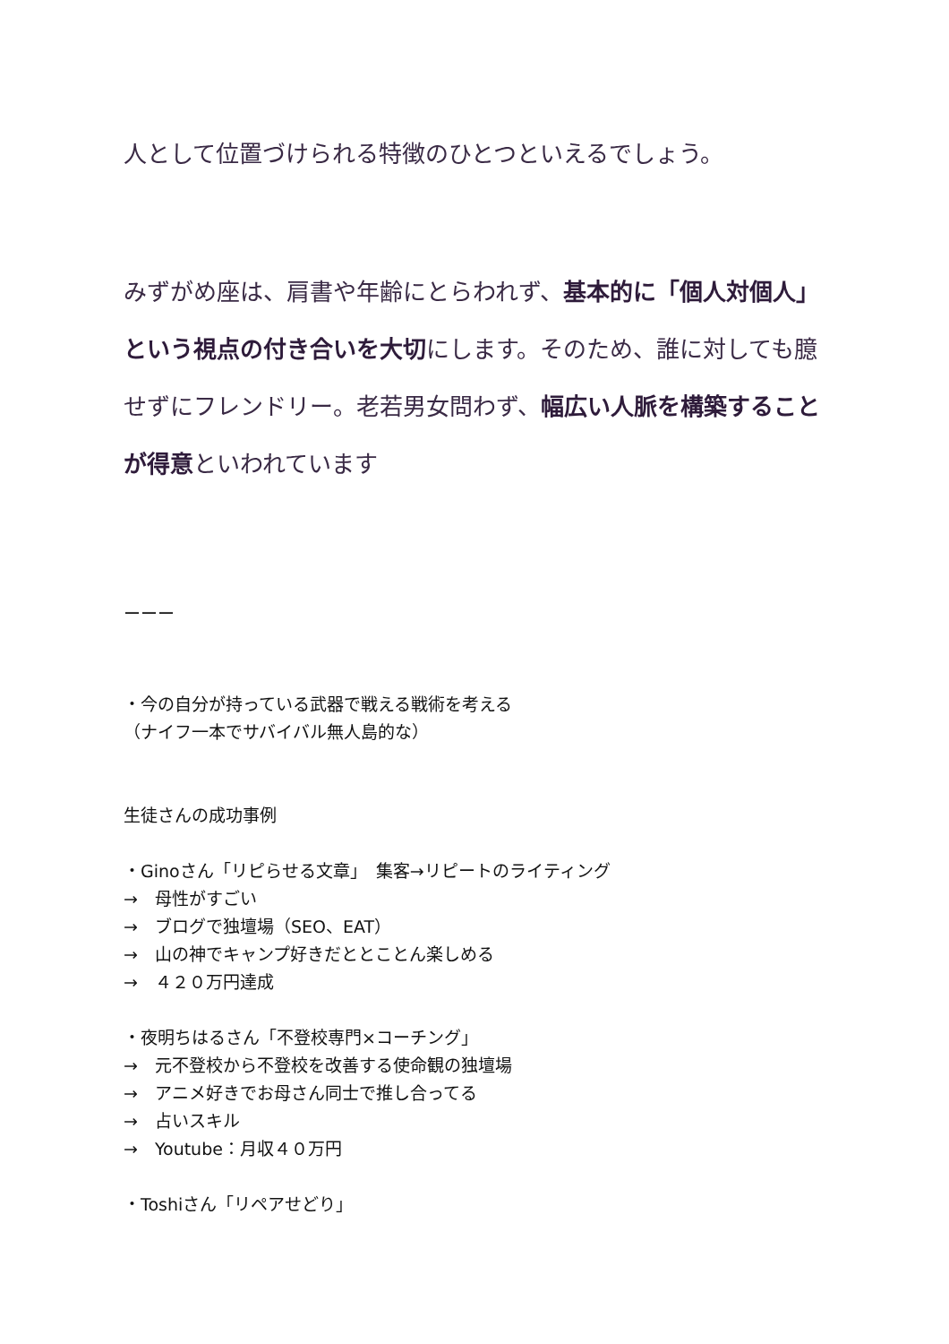人として位置づけられる特徴のひとつといえるでしょう。
みずがめ座は、肩書や年齢にとらわれず、基本的に「個人対個人」という視点の付き合いを大切にします。そのため、誰に対しても臆せずにフレンドリー。老若男女問わず、幅広い人脈を構築することが得意といわれています
ーーー
・今の自分が持っている武器で戦える戦術を考える
（ナイフ一本でサバイバル無人島的な）
生徒さんの成功事例
・Ginoさん「リピらせる文章」　集客→リピートのライティング
→　母性がすごい
→　ブログで独壇場（SEO、EAT）
→　山の神でキャンプ好きだととことん楽しめる
→　４２０万円達成
・夜明ちはるさん「不登校専門×コーチング」
→　元不登校から不登校を改善する使命観の独壇場
→　アニメ好きでお母さん同士で推し合ってる
→　占いスキル
→　Youtube：月収４０万円
・Toshiさん「リペアせどり」